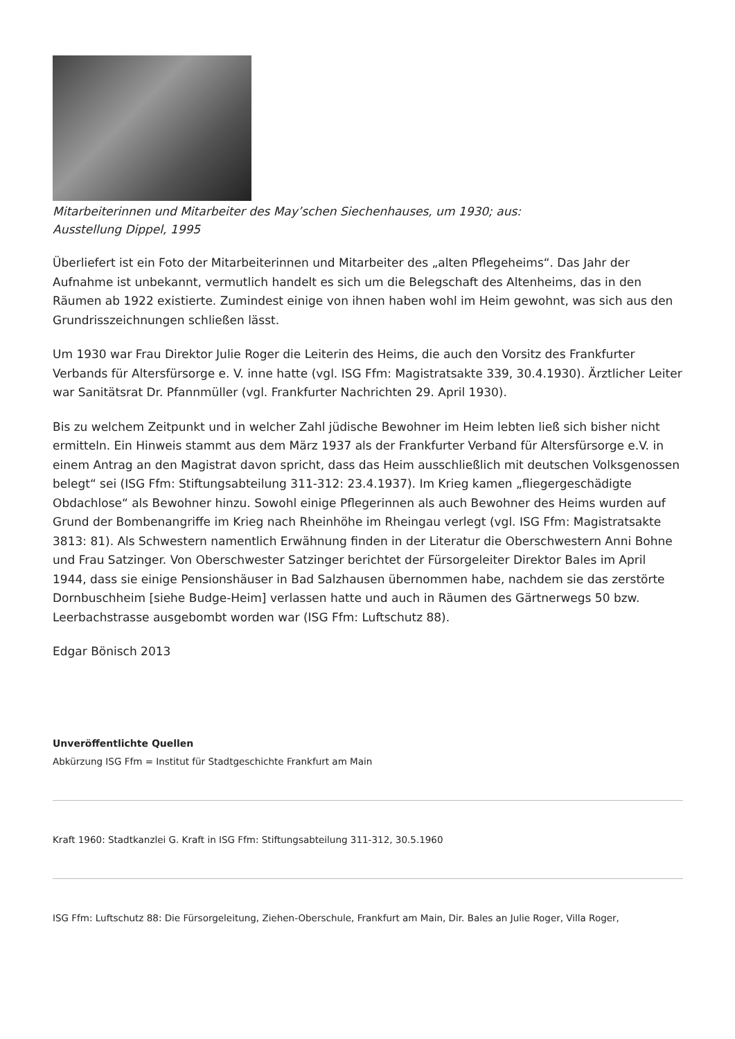Mitarbeiterinnen und Mitarbeiter des May’schen Siechenhauses, um 1930; aus:
Ausstellung Dippel, 1995
Überliefert ist ein Foto der Mitarbeiterinnen und Mitarbeiter des „alten Pflegeheims“. Das Jahr der Aufnahme ist unbekannt, vermutlich handelt es sich um die Belegschaft des Altenheims, das in den Räumen ab 1922 existierte. Zumindest einige von ihnen haben wohl im Heim gewohnt, was sich aus den Grundrisszeichnungen schließen lässt.
Um 1930 war Frau Direktor Julie Roger die Leiterin des Heims, die auch den Vorsitz des Frankfurter Verbands für Altersfürsorge e. V. inne hatte (vgl. ISG Ffm: Magistratsakte 339, 30.4.1930). Ärztlicher Leiter war Sanitätsrat Dr. Pfannmüller (vgl. Frankfurter Nachrichten 29. April 1930).
Bis zu welchem Zeitpunkt und in welcher Zahl jüdische Bewohner im Heim lebten ließ sich bisher nicht ermitteln. Ein Hinweis stammt aus dem März 1937 als der Frankfurter Verband für Altersfürsorge e.V. in einem Antrag an den Magistrat davon spricht, dass das Heim ausschließlich mit deutschen Volksgenossen belegt“ sei (ISG Ffm: Stiftungsabteilung 311-312: 23.4.1937). Im Krieg kamen „fliegergeschädigte Obdachlose“ als Bewohner hinzu. Sowohl einige Pflegerinnen als auch Bewohner des Heims wurden auf Grund der Bombenangriffe im Krieg nach Rheinhöhe im Rheingau verlegt (vgl. ISG Ffm: Magistratsakte 3813: 81). Als Schwestern namentlich Erwähnung finden in der Literatur die Oberschwestern Anni Bohne und Frau Satzinger. Von Oberschwester Satzinger berichtet der Fürsorgeleiter Direktor Bales im April 1944, dass sie einige Pensionshäuser in Bad Salzhausen übernommen habe, nachdem sie das zerstörte Dornbuschheim [siehe Budge-Heim] verlassen hatte und auch in Räumen des Gärtnerwegs 50 bzw. Leerbachstrasse ausgebombt worden war (ISG Ffm: Luftschutz 88).
Edgar Bönisch 2013
Unveröffentlichte Quellen
Abkürzung ISG Ffm = Institut für Stadtgeschichte Frankfurt am Main
Kraft 1960: Stadtkanzlei G. Kraft in ISG Ffm: Stiftungsabteilung 311-312, 30.5.1960
ISG Ffm: Luftschutz 88: Die Fürsorgeleitung, Ziehen-Oberschule, Frankfurt am Main, Dir. Bales an Julie Roger, Villa Roger,